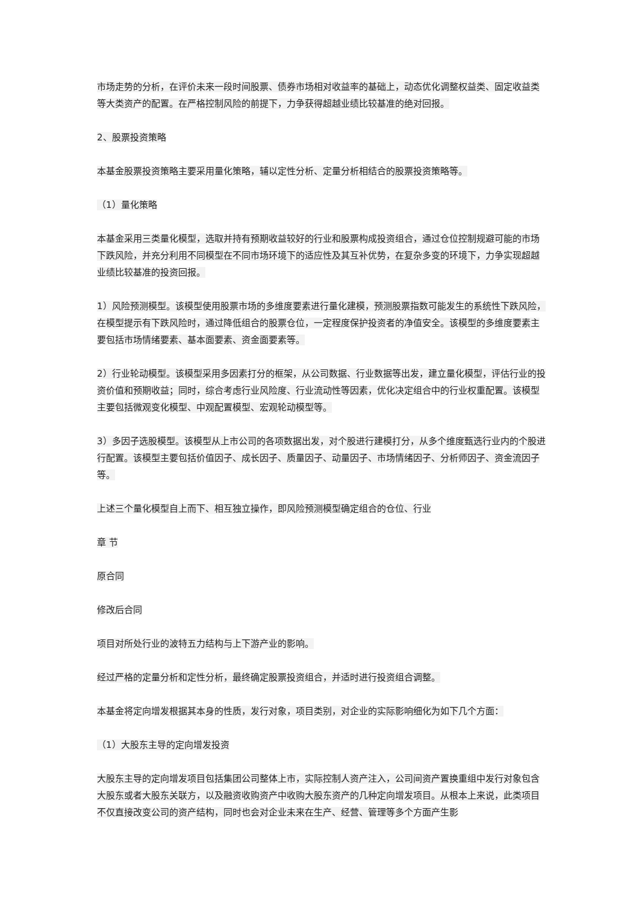市场走势的分析，在评价未来一段时间股票、债券市场相对收益率的基础上，动态优化调整权益类、固定收益类等大类资产的配置。在严格控制风险的前提下，力争获得超越业绩比较基准的绝对回报。
2、股票投资策略
本基金股票投资策略主要采用量化策略，辅以定性分析、定量分析相结合的股票投资策略等。
（1）量化策略
本基金采用三类量化模型，选取并持有预期收益较好的行业和股票构成投资组合，通过仓位控制规避可能的市场下跌风险，并充分利用不同模型在不同市场环境下的适应性及其互补优势，在复杂多变的环境下，力争实现超越业绩比较基准的投资回报。
1）风险预测模型。该模型使用股票市场的多维度要素进行量化建模，预测股票指数可能发生的系统性下跌风险，在模型提示有下跌风险时，通过降低组合的股票仓位，一定程度保护投资者的净值安全。该模型的多维度要素主要包括市场情绪要素、基本面要素、资金面要素等。
2）行业轮动模型。该模型采用多因素打分的框架，从公司数据、行业数据等出发，建立量化模型，评估行业的投资价值和预期收益；同时，综合考虑行业风险度、行业流动性等因素，优化决定组合中的行业权重配置。该模型主要包括微观变化模型、中观配置模型、宏观轮动模型等。
3）多因子选股模型。该模型从上市公司的各项数据出发，对个股进行建模打分，从多个维度甄选行业内的个股进行配置。该模型主要包括价值因子、成长因子、质量因子、动量因子、市场情绪因子、分析师因子、资金流因子等。
上述三个量化模型自上而下、相互独立操作，即风险预测模型确定组合的仓位、行业
章 节
原合同
修改后合同
项目对所处行业的波特五力结构与上下游产业的影响。
经过严格的定量分析和定性分析，最终确定股票投资组合，并适时进行投资组合调整。
本基金将定向增发根据其本身的性质，发行对象，项目类别，对企业的实际影响细化为如下几个方面：
（1）大股东主导的定向增发投资
大股东主导的定向增发项目包括集团公司整体上市，实际控制人资产注入，公司间资产置换重组中发行对象包含大股东或者大股东关联方，以及融资收购资产中收购大股东资产的几种定向增发项目。从根本上来说，此类项目不仅直接改变公司的资产结构，同时也会对企业未来在生产、经营、管理等多个方面产生影